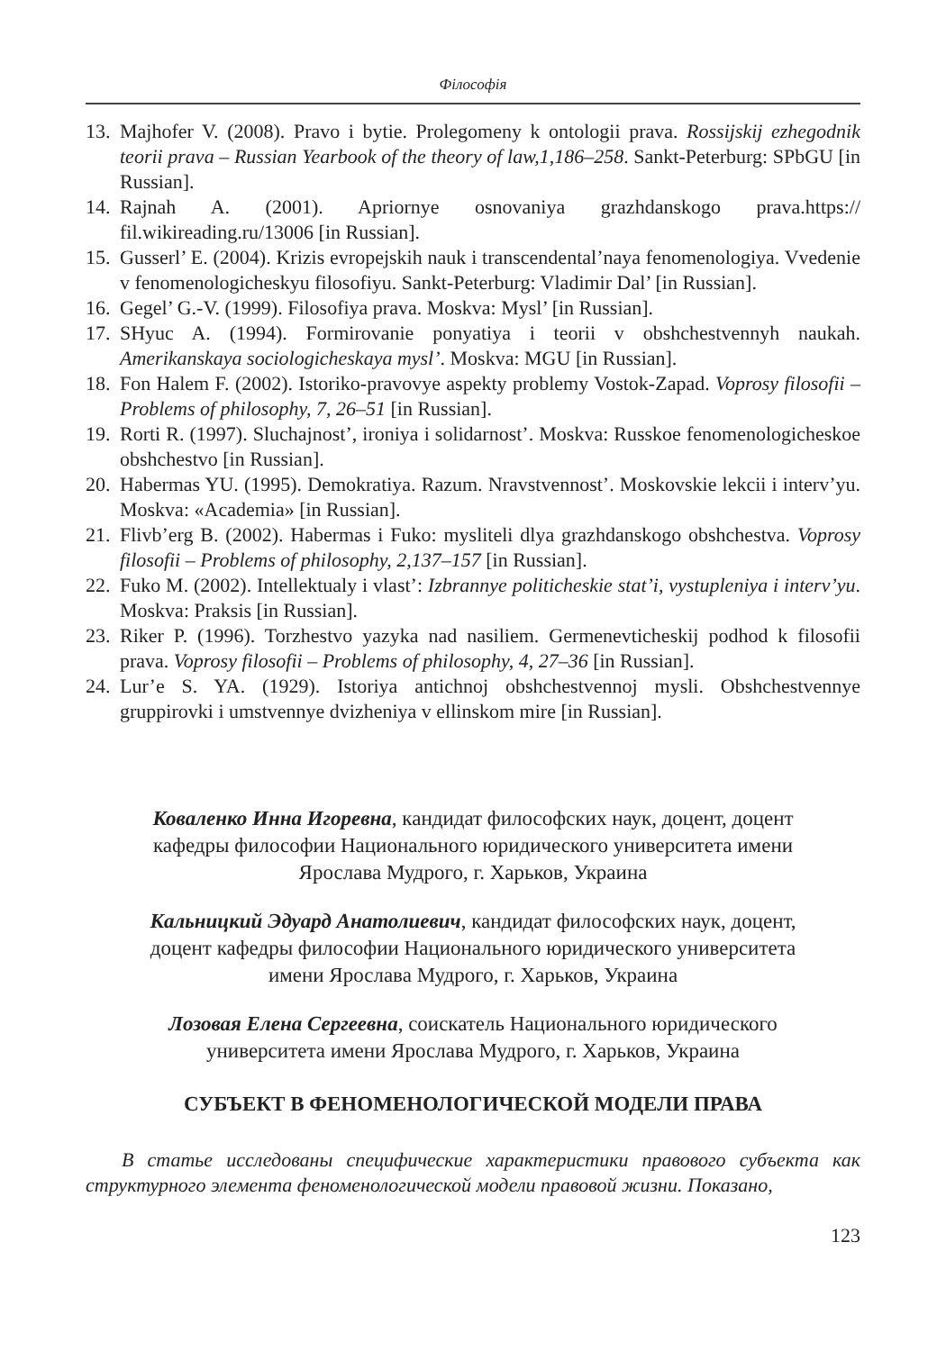Філософія
13. Majhofer V. (2008). Pravo i bytie. Prolegomeny k ontologii prava. Rossijskij ezhegodnik teorii prava – Russian Yearbook of the theory of law,1,186–258. Sankt-Peterburg: SPbGU [in Russian].
14. Rajnah A. (2001). Apriornye osnovaniya grazhdanskogo prava.https:// fil.wikireading.ru/13006 [in Russian].
15. Gusserl’ E. (2004). Krizis evropejskih nauk i transcendental’naya fenomenologiya. Vvedenie v fenomenologicheskyu filosofiyu. Sankt-Peterburg: Vladimir Dal’ [in Russian].
16. Gegel’ G.-V. (1999). Filosofiya prava. Moskva: Mysl’ [in Russian].
17. SHyuc A. (1994). Formirovanie ponyatiya i teorii v obshchestvennyh naukah. Amerikanskaya sociologicheskaya mysl’. Moskva: MGU [in Russian].
18. Fon Halem F. (2002). Istoriko-pravovye aspekty problemy Vostok-Zapad. Voprosy filosofii – Problems of philosophy, 7, 26–51 [in Russian].
19. Rorti R. (1997). Sluchajnost’, ironiya i solidarnost’. Moskva: Russkoe fenomenologicheskoe obshchestvo [in Russian].
20. Habermas YU. (1995). Demokratiya. Razum. Nravstvennost’. Moskovskie lekcii i interv’yu. Moskva: «Academia» [in Russian].
21. Flivb’erg B. (2002). Habermas i Fuko: mysliteli dlya grazhdanskogo obshchestva. Voprosy filosofii – Problems of philosophy, 2,137–157 [in Russian].
22. Fuko M. (2002). Intellektualy i vlast’: Izbrannye politicheskie stat’i, vystupleniya i interv’yu. Moskva: Praksis [in Russian].
23. Riker P. (1996). Torzhestvo yazyka nad nasiliem. Germenevticheskij podhod k filosofii prava. Voprosy filosofii – Problems of philosophy, 4, 27–36 [in Russian].
24. Lur’e S. YA. (1929). Istoriya antichnoj obshchestvennoj mysli. Obshchestvennye gruppirovki i umstvennye dvizheniya v ellinskom mire [in Russian].
Коваленко Инна Игоревна, кандидат философских наук, доцент, доцент кафедры философии Национального юридического университета имени Ярослава Мудрого, г. Харьков, Украина
Кальницкий Эдуард Анатолиевич, кандидат философских наук, доцент, доцент кафедры философии Национального юридического университета имени Ярослава Мудрого, г. Харьков, Украина
Лозовая Елена Сергеевна, соискатель Национального юридического университета имени Ярослава Мудрого, г. Харьков, Украина
СУБЪЕКТ В ФЕНОМЕНОЛОГИЧЕСКОЙ МОДЕЛИ ПРАВА
В статье исследованы специфические характеристики правового субъекта как структурного элемента феноменологической модели правовой жизни. Показано,
123